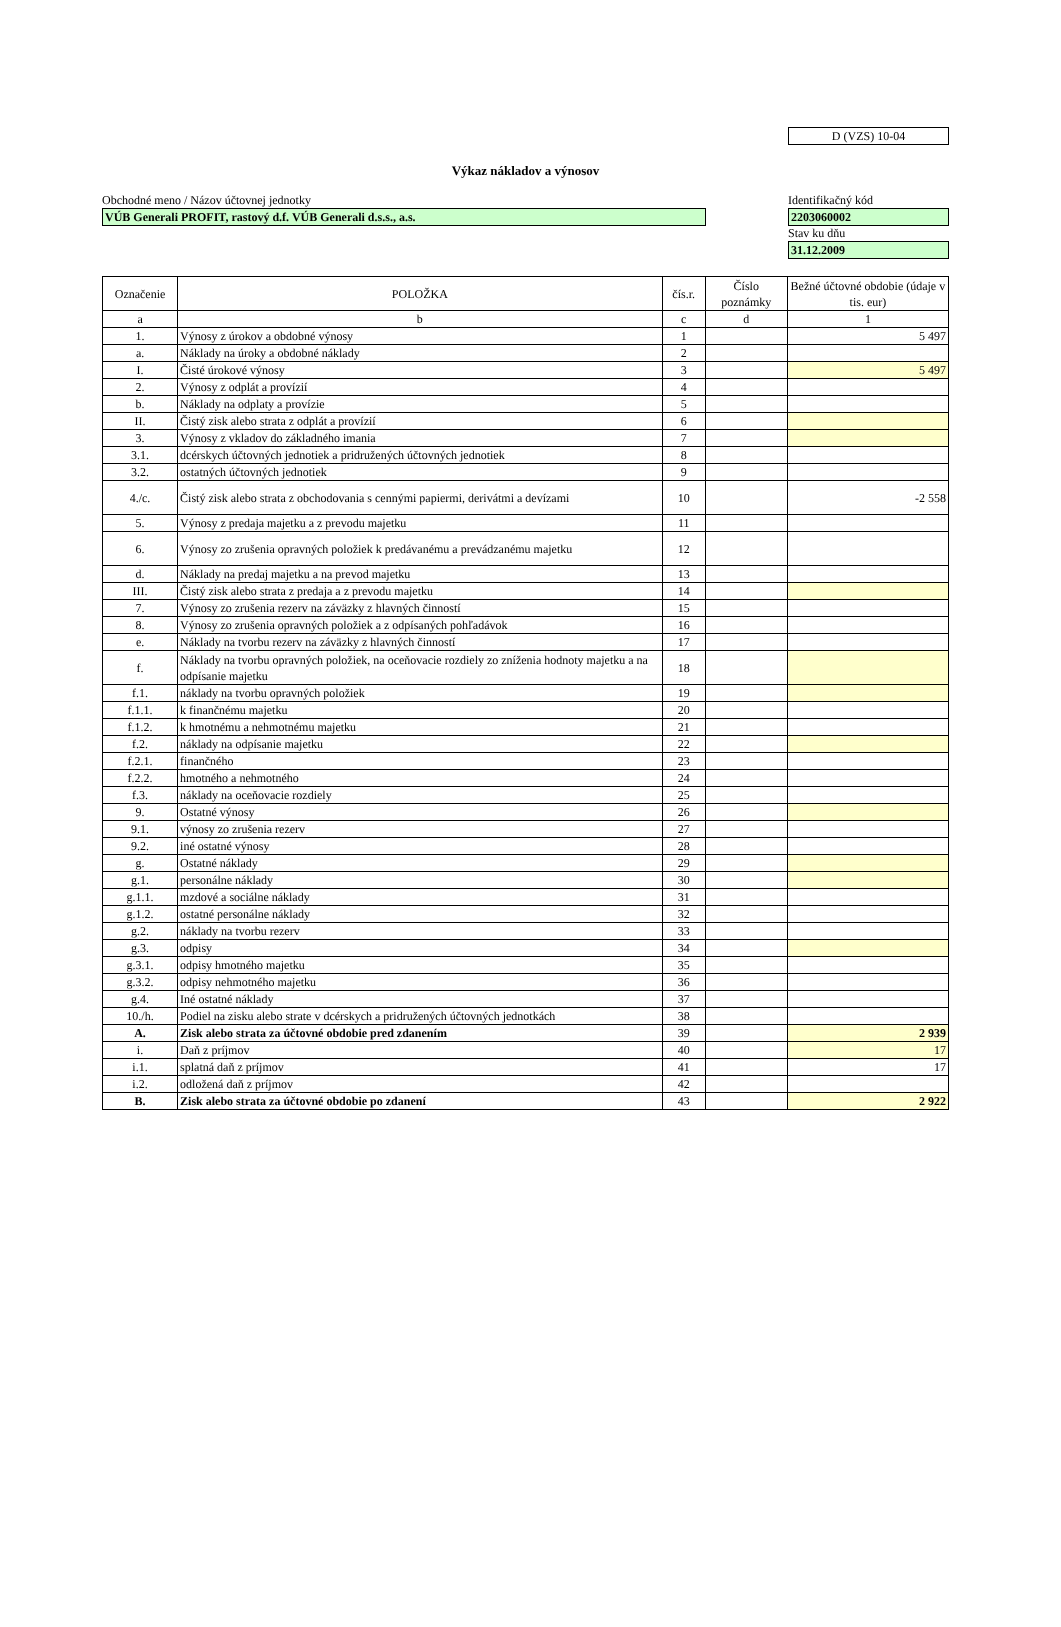D (VZS) 10-04
Výkaz nákladov a výnosov
Obchodné meno / Názov účtovnej jednotky
VÚB Generali PROFIT, rastový d.f. VÚB Generali d.s.s., a.s.
Identifikačný kód
2203060002
Stav ku dňu
31.12.2009
| Označenie | POLOŽKA | čís.r. | Číslo poznámky | Bežné účtovné obdobie (údaje v tis. eur) |
| --- | --- | --- | --- | --- |
| a | b | c | d | 1 |
| 1. | Výnosy z úrokov a obdobné výnosy | 1 | | 5 497 |
| a. | Náklady na úroky a obdobné náklady | 2 | | |
| I. | Čisté úrokové výnosy | 3 | | 5 497 |
| 2. | Výnosy z odplát a provízií | 4 | | |
| b. | Náklady na odplaty a provízie | 5 | | |
| II. | Čistý zisk alebo strata z odplát a provízií | 6 | | |
| 3. | Výnosy z vkladov do základného imania | 7 | | |
| 3.1. | dcérskych účtovných jednotiek a pridružených účtovných jednotiek | 8 | | |
| 3.2. | ostatných účtovných jednotiek | 9 | | |
| 4./c. | Čistý zisk alebo strata z obchodovania s cennými papiermi, derivátmi a devízami | 10 | | -2 558 |
| 5. | Výnosy z predaja majetku a z prevodu majetku | 11 | | |
| 6. | Výnosy zo zrušenia opravných položiek k predávanému a prevádzanému majetku | 12 | | |
| d. | Náklady na predaj majetku a na prevod majetku | 13 | | |
| III. | Čistý zisk alebo strata z predaja a z prevodu majetku | 14 | | |
| 7. | Výnosy zo zrušenia rezerv na záväzky z hlavných činností | 15 | | |
| 8. | Výnosy zo zrušenia opravných položiek a z odpísaných pohľadávok | 16 | | |
| e. | Náklady na tvorbu rezerv na záväzky z hlavných činností | 17 | | |
| f. | Náklady na tvorbu opravných položiek, na oceňovacie rozdiely zo zníženia hodnoty majetku a na odpísanie majetku | 18 | | |
| f.1. | náklady na tvorbu opravných položiek | 19 | | |
| f.1.1. | k finančnému majetku | 20 | | |
| f.1.2. | k hmotnému a nehmotnému majetku | 21 | | |
| f.2. | náklady na odpísanie majetku | 22 | | |
| f.2.1. | finančného | 23 | | |
| f.2.2. | hmotného a nehmotného | 24 | | |
| f.3. | náklady na oceňovacie rozdiely | 25 | | |
| 9. | Ostatné výnosy | 26 | | |
| 9.1. | výnosy zo zrušenia rezerv | 27 | | |
| 9.2. | iné ostatné výnosy | 28 | | |
| g. | Ostatné náklady | 29 | | |
| g.1. | personálne náklady | 30 | | |
| g.1.1. | mzdové a sociálne náklady | 31 | | |
| g.1.2. | ostatné personálne náklady | 32 | | |
| g.2. | náklady na tvorbu rezerv | 33 | | |
| g.3. | odpisy | 34 | | |
| g.3.1. | odpisy hmotného majetku | 35 | | |
| g.3.2. | odpisy nehmotného majetku | 36 | | |
| g.4. | Iné ostatné náklady | 37 | | |
| 10./h. | Podiel na zisku alebo strate v dcérskych a pridružených účtovných jednotkách | 38 | | |
| A. | Zisk alebo strata za účtovné obdobie pred zdanením | 39 | | 2 939 |
| i. | Daň z príjmov | 40 | | 17 |
| i.1. | splatná daň z príjmov | 41 | | 17 |
| i.2. | odložená daň z príjmov | 42 | | |
| B. | Zisk alebo strata za účtovné obdobie po zdanení | 43 | | 2 922 |